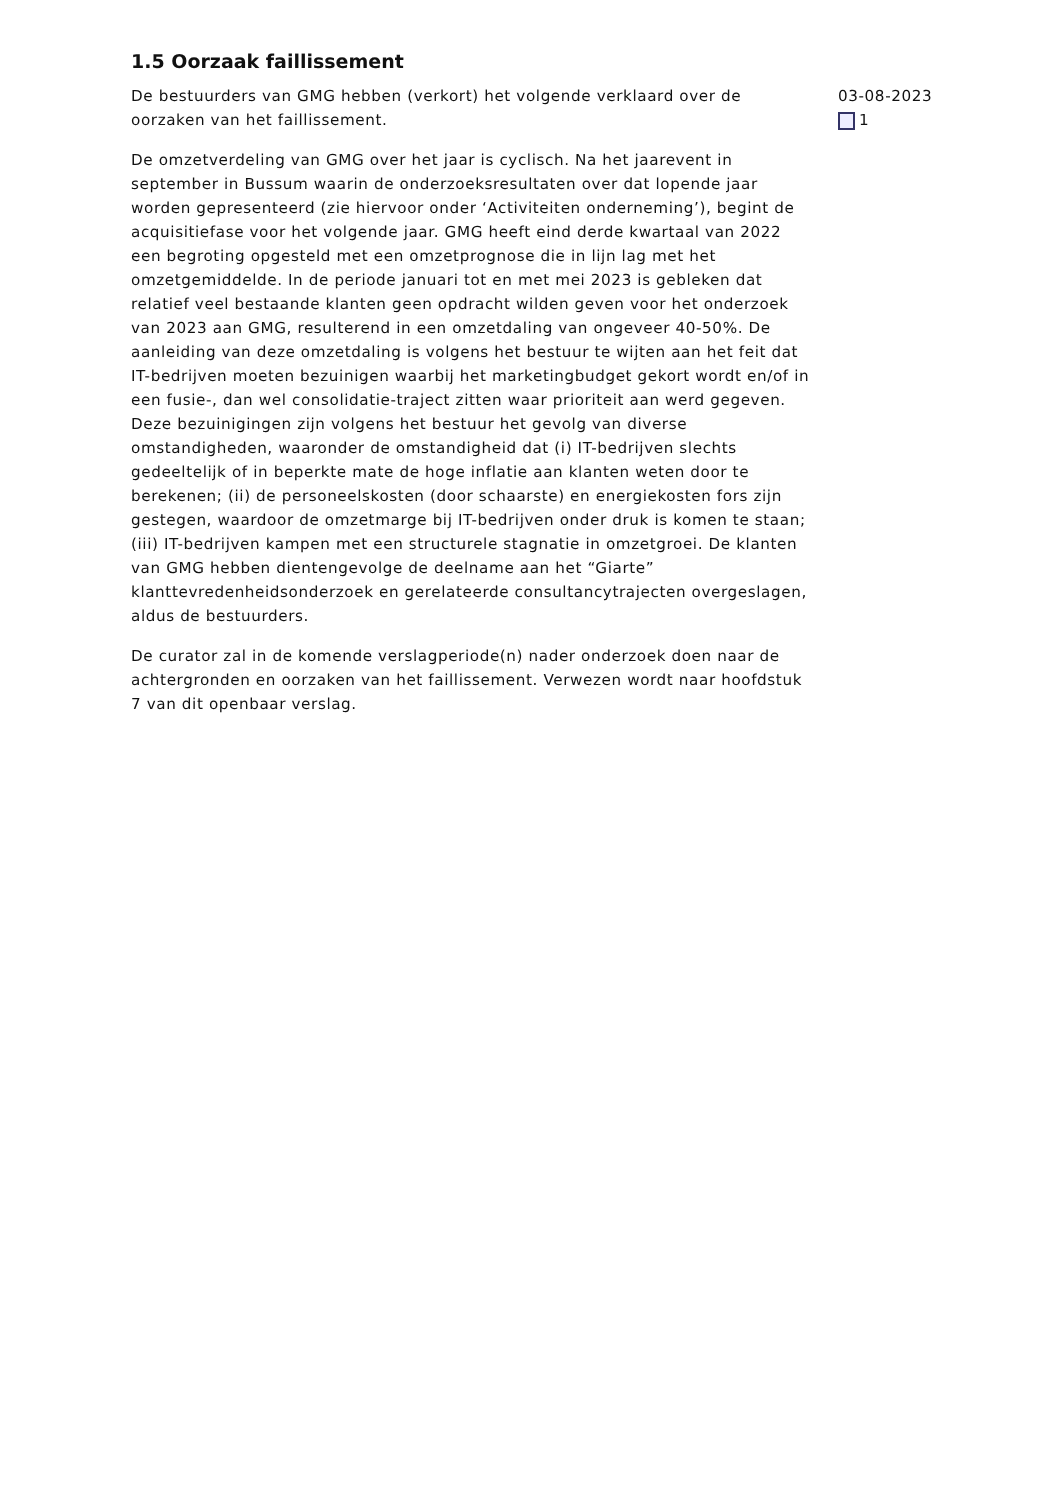1.5 Oorzaak faillissement
De bestuurders van GMG hebben (verkort) het volgende verklaard over de oorzaken van het faillissement.
De omzetverdeling van GMG over het jaar is cyclisch. Na het jaarevent in september in Bussum waarin de onderzoeksresultaten over dat lopende jaar worden gepresenteerd (zie hiervoor onder ‘Activiteiten onderneming’), begint de acquisitiefase voor het volgende jaar. GMG heeft eind derde kwartaal van 2022 een begroting opgesteld met een omzetprognose die in lijn lag met het omzetgemiddelde. In de periode januari tot en met mei 2023 is gebleken dat relatief veel bestaande klanten geen opdracht wilden geven voor het onderzoek van 2023 aan GMG, resulterend in een omzetdaling van ongeveer 40-50%. De aanleiding van deze omzetdaling is volgens het bestuur te wijten aan het feit dat IT-bedrijven moeten bezuinigen waarbij het marketingbudget gekort wordt en/of in een fusie-, dan wel consolidatie-traject zitten waar prioriteit aan werd gegeven. Deze bezuinigingen zijn volgens het bestuur het gevolg van diverse omstandigheden, waaronder de omstandigheid dat (i) IT-bedrijven slechts gedeeltelijk of in beperkte mate de hoge inflatie aan klanten weten door te berekenen; (ii) de personeelskosten (door schaarste) en energiekosten fors zijn gestegen, waardoor de omzetmarge bij IT-bedrijven onder druk is komen te staan; (iii) IT-bedrijven kampen met een structurele stagnatie in omzetgroei. De klanten van GMG hebben dientengevolge de deelname aan het “Giarte” klanttevredenheidsonderzoek en gerelateerde consultancytrajecten overgeslagen, aldus de bestuurders.
De curator zal in de komende verslagperiode(n) nader onderzoek doen naar de achtergronden en oorzaken van het faillissement. Verwezen wordt naar hoofdstuk 7 van dit openbaar verslag.
03-08-2023
1